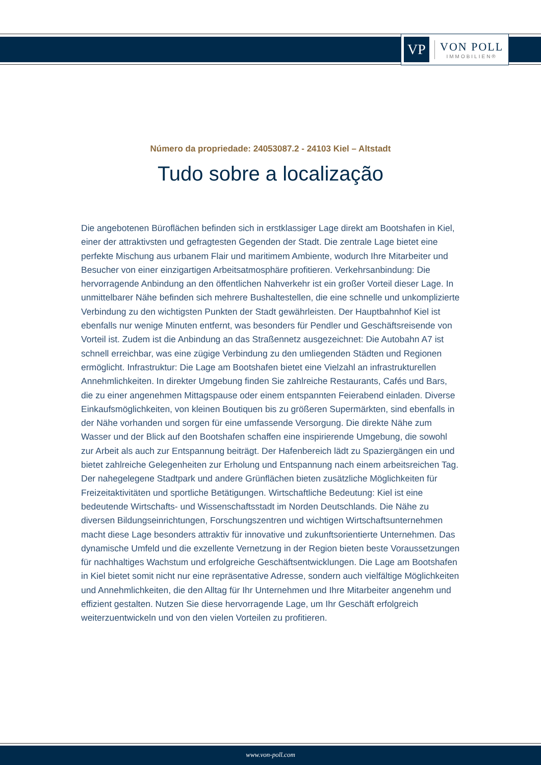VP
VON POLL
IMMOBILIEN®
Número da propriedade: 24053087.2 - 24103 Kiel – Altstadt
Tudo sobre a localização
Die angebotenen Büroflächen befinden sich in erstklassiger Lage direkt am Bootshafen in Kiel, einer der attraktivsten und gefragtesten Gegenden der Stadt. Die zentrale Lage bietet eine perfekte Mischung aus urbanem Flair und maritimem Ambiente, wodurch Ihre Mitarbeiter und Besucher von einer einzigartigen Arbeitsatmosphäre profitieren. Verkehrsanbindung: Die hervorragende Anbindung an den öffentlichen Nahverkehr ist ein großer Vorteil dieser Lage. In unmittelbarer Nähe befinden sich mehrere Bushaltestellen, die eine schnelle und unkomplizierte Verbindung zu den wichtigsten Punkten der Stadt gewährleisten. Der Hauptbahnhof Kiel ist ebenfalls nur wenige Minuten entfernt, was besonders für Pendler und Geschäftsreisende von Vorteil ist. Zudem ist die Anbindung an das Straßennetz ausgezeichnet: Die Autobahn A7 ist schnell erreichbar, was eine zügige Verbindung zu den umliegenden Städten und Regionen ermöglicht. Infrastruktur: Die Lage am Bootshafen bietet eine Vielzahl an infrastrukturellen Annehmlichkeiten. In direkter Umgebung finden Sie zahlreiche Restaurants, Cafés und Bars, die zu einer angenehmen Mittagspause oder einem entspannten Feierabend einladen. Diverse Einkaufsmöglichkeiten, von kleinen Boutiquen bis zu größeren Supermärkten, sind ebenfalls in der Nähe vorhanden und sorgen für eine umfassende Versorgung. Die direkte Nähe zum Wasser und der Blick auf den Bootshafen schaffen eine inspirierende Umgebung, die sowohl zur Arbeit als auch zur Entspannung beiträgt. Der Hafenbereich lädt zu Spaziergängen ein und bietet zahlreiche Gelegenheiten zur Erholung und Entspannung nach einem arbeitsreichen Tag. Der nahegelegene Stadtpark und andere Grünflächen bieten zusätzliche Möglichkeiten für Freizeitaktivitäten und sportliche Betätigungen. Wirtschaftliche Bedeutung: Kiel ist eine bedeutende Wirtschafts- und Wissenschaftsstadt im Norden Deutschlands. Die Nähe zu diversen Bildungseinrichtungen, Forschungszentren und wichtigen Wirtschaftsunternehmen macht diese Lage besonders attraktiv für innovative und zukunftsorientierte Unternehmen. Das dynamische Umfeld und die exzellente Vernetzung in der Region bieten beste Voraussetzungen für nachhaltiges Wachstum und erfolgreiche Geschäftsentwicklungen. Die Lage am Bootshafen in Kiel bietet somit nicht nur eine repräsentative Adresse, sondern auch vielfältige Möglichkeiten und Annehmlichkeiten, die den Alltag für Ihr Unternehmen und Ihre Mitarbeiter angenehm und effizient gestalten. Nutzen Sie diese hervorragende Lage, um Ihr Geschäft erfolgreich weiterzuentwickeln und von den vielen Vorteilen zu profitieren.
www.von-poll.com